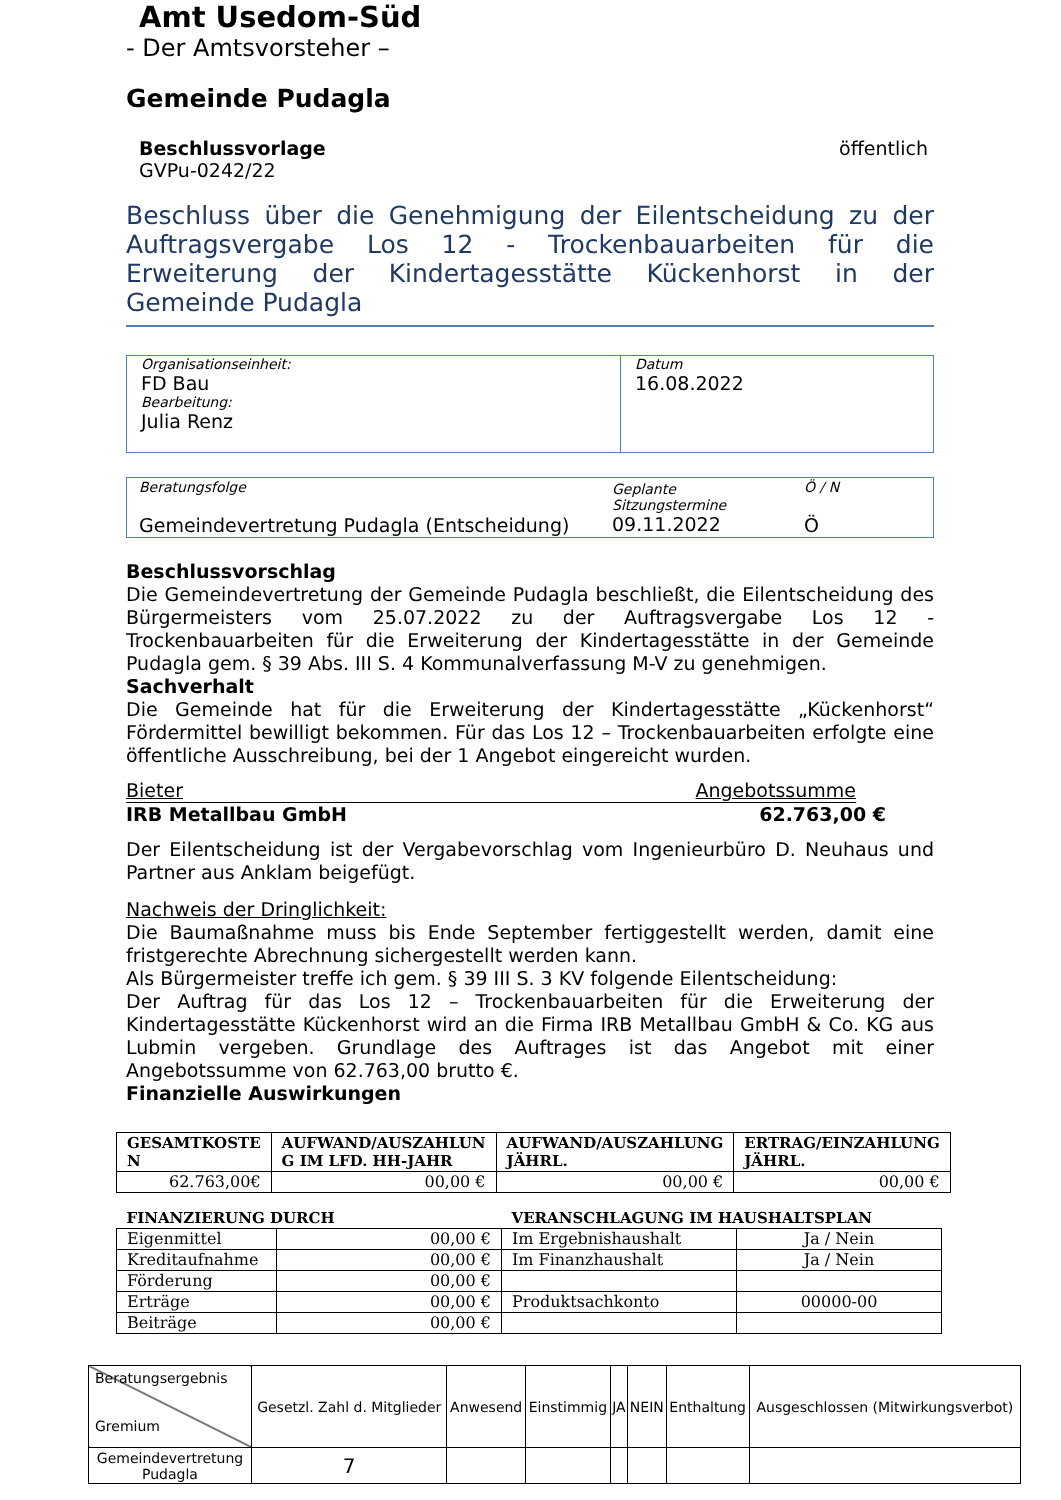Amt Usedom-Süd
- Der Amtsvorsteher –
Gemeinde Pudagla
Beschlussvorlage
GVPu-0242/22
öffentlich
Beschluss über die Genehmigung der Eilentscheidung zu der Auftragsvergabe Los 12 - Trockenbauarbeiten für die Erweiterung der Kindertagesstätte Kückenhorst in der Gemeinde Pudagla
| Organisationseinheit: FD Bau Bearbeitung: Julia Renz | Datum 16.08.2022 |
| Beratungsfolge Gemeindevertretung Pudagla (Entscheidung) | Geplante Sitzungstermine 09.11.2022 | Ö / N Ö |
Beschlussvorschlag
Die Gemeindevertretung der Gemeinde Pudagla beschließt, die Eilentscheidung des Bürgermeisters vom 25.07.2022 zu der Auftragsvergabe Los 12 - Trockenbauarbeiten für die Erweiterung der Kindertagesstätte in der Gemeinde Pudagla gem. § 39 Abs. III S. 4 Kommunalverfassung M-V zu genehmigen.
Sachverhalt
Die Gemeinde hat für die Erweiterung der Kindertagesstätte „Kückenhorst“ Fördermittel bewilligt bekommen. Für das Los 12 – Trockenbauarbeiten erfolgte eine öffentliche Ausschreibung, bei der 1 Angebot eingereicht wurden.
Bieter Angebotssumme
IRB Metallbau GmbH 62.763,00 €
Der Eilentscheidung ist der Vergabevorschlag vom Ingenieurbüro D. Neuhaus und Partner aus Anklam beigefügt.
Nachweis der Dringlichkeit:
Die Baumaßnahme muss bis Ende September fertiggestellt werden, damit eine fristgerechte Abrechnung sichergestellt werden kann.
Als Bürgermeister treffe ich gem. § 39 III S. 3 KV folgende Eilentscheidung:
Der Auftrag für das Los 12 – Trockenbauarbeiten für die Erweiterung der Kindertagesstätte Kückenhorst wird an die Firma IRB Metallbau GmbH & Co. KG aus Lubmin vergeben. Grundlage des Auftrages ist das Angebot mit einer Angebotssumme von 62.763,00 brutto €.
Finanzielle Auswirkungen
| GESAMTKOSTE N | AUFWAND/AUSZAHLUN G IM LFD. HH-JAHR | AUFWAND/AUSZAHLUNG JÄHRL. | ERTRAG/EINZAHLUNG JÄHRL. |
| --- | --- | --- | --- |
| 62.763,00€ | 00,00 € | 00,00 € | 00,00 € |
| FINANZIERUNG DURCH | | VERANSCHLAGUNG IM HAUSHALTSPLAN | |
| --- | --- | --- | --- |
| Eigenmittel | 00,00 € | Im Ergebnishaushalt | Ja / Nein |
| Kreditaufnahme | 00,00 € | Im Finanzhaushalt | Ja / Nein |
| Förderung | 00,00 € | | |
| Erträge | 00,00 € | Produktsachkonto | 00000-00 |
| Beiträge | 00,00 € | | |
| Beratungsergebnis Gremium | Gesetzl. Zahl d. Mitglieder | Anwesend | Einstimmig | JA | NEIN | Enthaltung | Ausgeschlossen (Mitwirkungsverbot) |
| Gemeindevertretung Pudagla | 7 | | | | | | |